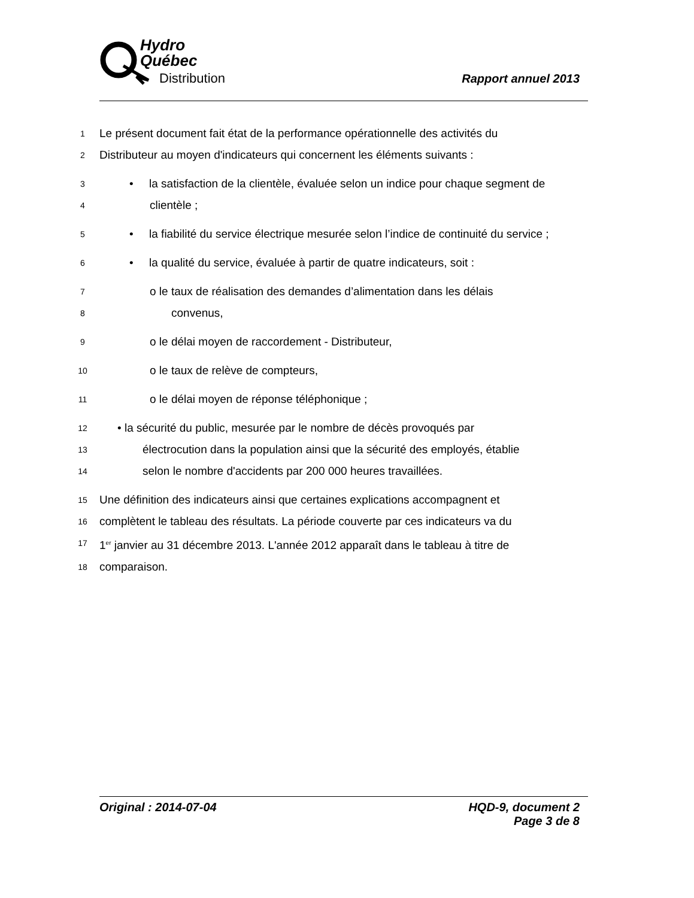Hydro
Québec
Distribution
Rapport annuel 2013
1 Le présent document fait état de la performance opérationnelle des activités du
2 Distributeur au moyen d'indicateurs qui concernent les éléments suivants :
3 • la satisfaction de la clientèle, évaluée selon un indice pour chaque segment de
4 clientèle ;
5 • la fiabilité du service électrique mesurée selon l’indice de continuité du service ;
6 • la qualité du service, évaluée à partir de quatre indicateurs, soit :
7 o le taux de réalisation des demandes d’alimentation dans les délais
8 convenus,
9 o le délai moyen de raccordement - Distributeur,
10 o le taux de relève de compteurs,
11 o le délai moyen de réponse téléphonique ;
12 • la sécurité du public, mesurée par le nombre de décès provoqués par
13 électrocution dans la population ainsi que la sécurité des employés, établie
14 selon le nombre d'accidents par 200 000 heures travaillées.
15 Une définition des indicateurs ainsi que certaines explications accompagnent et
16 complètent le tableau des résultats. La période couverte par ces indicateurs va du
17 1<sup>er</sup> janvier au 31 décembre 2013. L'année 2012 apparaît dans le tableau à titre de
18 comparaison.
Original : 2014-07-04 HQD-9, document 2
Page 3 de 8